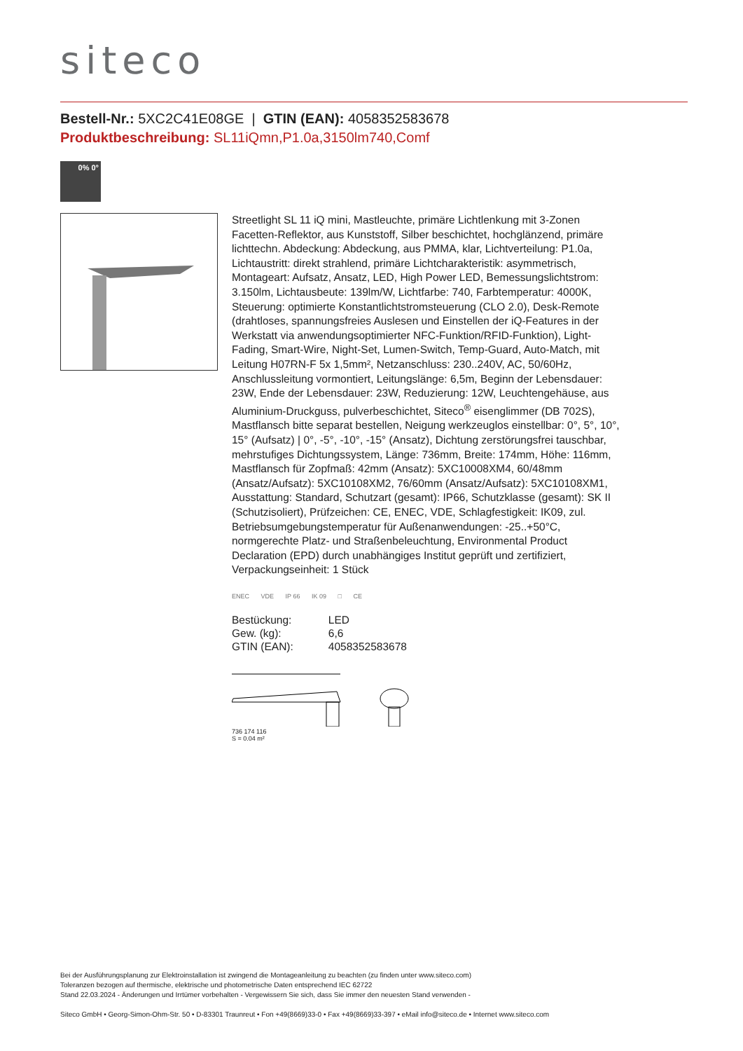siteco
Bestell-Nr.: 5XC2C41E08GE | GTIN (EAN): 4058352583678
Produktbeschreibung: SL11iQmn,P1.0a,3150lm740,Comf
0% 0°
Streetlight SL 11 iQ mini, Mastleuchte, primäre Lichtlenkung mit 3-Zonen Facetten-Reflektor, aus Kunststoff, Silber beschichtet, hochglänzend, primäre lichttechn. Abdeckung: Abdeckung, aus PMMA, klar, Lichtverteilung: P1.0a, Lichtaustritt: direkt strahlend, primäre Lichtcharakteristik: asymmetrisch, Montageart: Aufsatz, Ansatz, LED, High Power LED, Bemessungslichtstrom: 3.150lm, Lichtausbeute: 139lm/W, Lichtfarbe: 740, Farbtemperatur: 4000K, Steuerung: optimierte Konstantlichtstromsteuerung (CLO 2.0), Desk-Remote (drahtloses, spannungsfreies Auslesen und Einstellen der iQ-Features in der Werkstatt via anwendungsoptimierter NFC-Funktion/RFID-Funktion), Light-Fading, Smart-Wire, Night-Set, Lumen-Switch, Temp-Guard, Auto-Match, mit Leitung H07RN-F 5x 1,5mm², Netzanschluss: 230..240V, AC, 50/60Hz, Anschlussleitung vormontiert, Leitungslänge: 6,5m, Beginn der Lebensdauer: 23W, Ende der Lebensdauer: 23W, Reduzierung: 12W, Leuchtengehäuse, aus Aluminium-Druckguss, pulverbeschichtet, Siteco<sup>®</sup> eisenglimmer (DB 702S), Mastflansch bitte separat bestellen, Neigung werkzeuglos einstellbar: 0°, 5°, 10°, 15° (Aufsatz) | 0°, -5°, -10°, -15° (Ansatz), Dichtung zerstörungsfrei tauschbar, mehrstufiges Dichtungssystem, Länge: 736mm, Breite: 174mm, Höhe: 116mm, Mastflansch für Zopfmaß: 42mm (Ansatz): 5XC10008XM4, 60/48mm (Ansatz/Aufsatz): 5XC10108XM2, 76/60mm (Ansatz/Aufsatz): 5XC10108XM1, Ausstattung: Standard, Schutzart (gesamt): IP66, Schutzklasse (gesamt): SK II (Schutzisoliert), Prüfzeichen: CE, ENEC, VDE, Schlagfestigkeit: IK09, zul. Betriebsumgebungstemperatur für Außenanwendungen: -25..+50°C, normgerechte Platz- und Straßenbeleuchtung, Environmental Product Declaration (EPD) durch unabhängiges Institut geprüft und zertifiziert, Verpackungseinheit: 1 Stück
ENEC VDE IP 66 IK 09 □ CE
| Bestückung: | LED |
| Gew. (kg): | 6,6 |
| GTIN (EAN): | 4058352583678 |
736 174 116
S = 0.04 m²
Bei der Ausführungsplanung zur Elektroinstallation ist zwingend die Montageanleitung zu beachten (zu finden unter www.siteco.com)
Toleranzen bezogen auf thermische, elektrische und photometrische Daten entsprechend IEC 62722
Stand 22.03.2024 - Änderungen und Irrtümer vorbehalten - Vergewissern Sie sich, dass Sie immer den neuesten Stand verwenden -
Siteco GmbH • Georg-Simon-Ohm-Str. 50 • D-83301 Traunreut • Fon +49(8669)33-0 • Fax +49(8669)33-397 • eMail info@siteco.de • Internet www.siteco.com